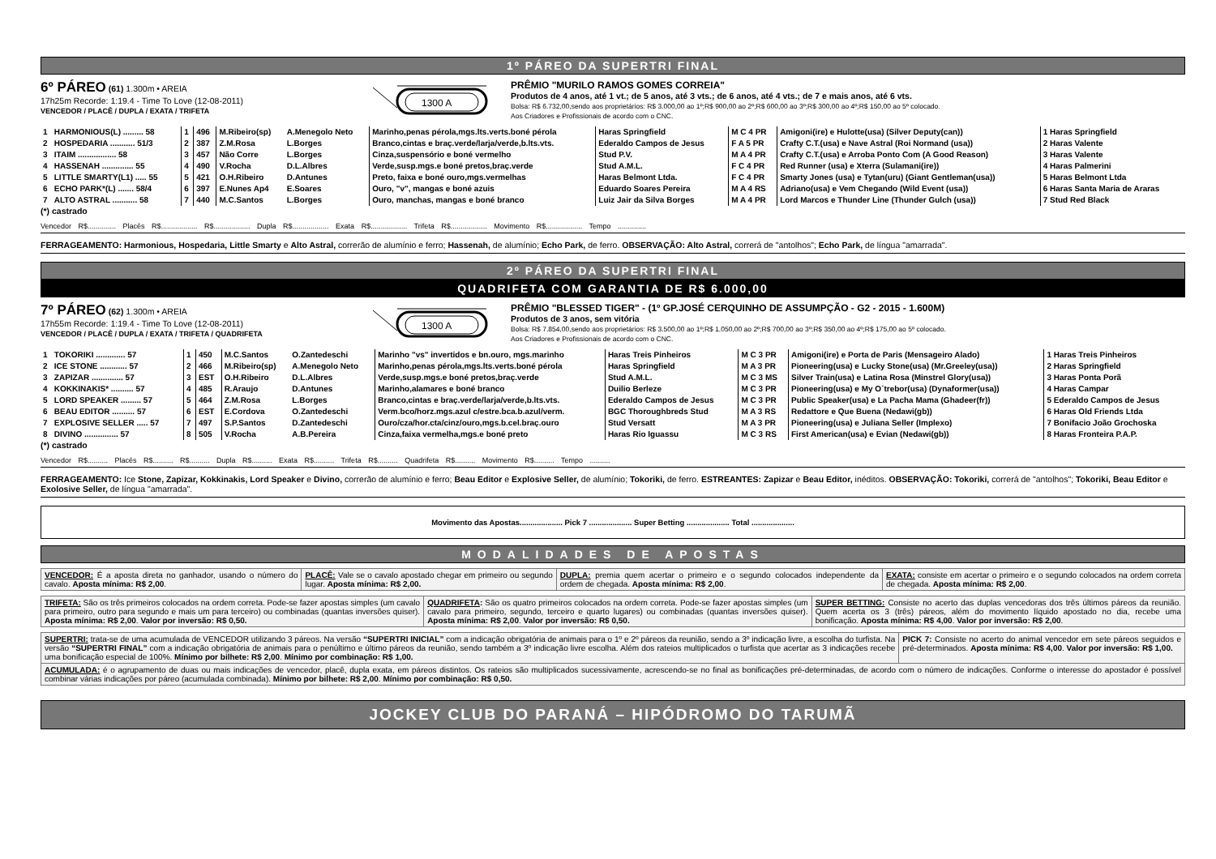1º PÁREO DA SUPERTRI FINAL
6º PÁREO (61) 1.300m • AREIA
17h25m Recorde: 1:19.4 - Time To Love (12-08-2011)
VENCEDOR / PLACÊ / DUPLA / EXATA / TRIFETA
1300 A
PRÊMIO "MURILO RAMOS GOMES CORREIA"
Produtos de 4 anos, até 1 vt.; de 5 anos, até 3 vts.; de 6 anos, até 4 vts.; de 7 e mais anos, até 6 vts.
Bolsa: R$ 6.732,00,sendo aos proprietários: R$ 3.000,00 ao 1º;R$ 900,00 ao 2º;R$ 600,00 ao 3º;R$ 300,00 ao 4º;R$ 150,00 ao 5º colocado.
Aos Criadores e Profissionais de acordo com o CNC.
| 1 | HARMONIOUS(L) ......... 58 | 1 | 496 | M.Ribeiro(sp) | A.Menegolo Neto | Marinho,penas pérola,mgs.lts.verts.boné pérola | Haras Springfield | M C 4 PR | Amigoni(ire) e Hulotte(usa) (Silver Deputy(can)) | 1 Haras Springfield |
| 2 | HOSPEDARIA ........... 51/3 | 2 | 387 | Z.M.Rosa | L.Borges | Branco,cintas e braç.verde/larja/verde,b.lts.vts. | Ederaldo Campos de Jesus | F A 5 PR | Crafty C.T.(usa) e Nave Astral (Roi Normand (usa)) | 2 Haras Valente |
| 3 | ITAIM ................. 58 | 3 | 457 | Não Corre | L.Borges | Cinza,suspensório e boné vermelho | Stud P.V. | M A 4 PR | Crafty C.T.(usa) e Arroba Ponto Com (A Good Reason) | 3 Haras Valente |
| 4 | HASSENAH .............. 55 | 4 | 490 | V.Rocha | D.L.Albres | Verde,susp.mgs.e boné pretos,braç.verde | Stud A.M.L. | F C 4 PR | Red Runner (usa) e Xterra (Sulamani(ire)) | 4 Haras Palmerini |
| 5 | LITTLE SMARTY(L1) ..... 55 | 5 | 421 | O.H.Ribeiro | D.Antunes | Preto, faixa e boné ouro,mgs.vermelhas | Haras Belmont Ltda. | F C 4 PR | Smarty Jones (usa) e Tytan(uru) (Giant Gentleman(usa)) | 5 Haras Belmont Ltda |
| 6 | ECHO PARK*(L) ....... 58/4 | 6 | 397 | E.Nunes Ap4 | E.Soares | Ouro, "v", mangas e boné azuis | Eduardo Soares Pereira | M A 4 RS | Adriano(usa) e Vem Chegando (Wild Event (usa)) | 6 Haras Santa Maria de Araras |
| 7 | ALTO ASTRAL ........... 58 | 7 | 440 | M.C.Santos | L.Borges | Ouro, manchas, mangas e boné branco | Luiz Jair da Silva Borges | M A 4 PR | Lord Marcos e Thunder Line (Thunder Gulch (usa)) | 7 Stud Red Black |
(*) castrado
Vencedor R$.............. Placês R$.................. R$.................. Dupla R$.................. Exata R$.................. Trifeta R$.................. Movimento R$.................. Tempo ..............
FERRAGEAMENTO: Harmonious, Hospedaria, Little Smarty e Alto Astral, correrão de alumínio e ferro; Hassenah, de alumínio; Echo Park, de ferro. OBSERVAÇÃO: Alto Astral, correrá de "antolhos"; Echo Park, de língua "amarrada".
2º PÁREO DA SUPERTRI FINAL
QUADRIFETA COM GARANTIA DE R$ 6.000,00
7º PÁREO (62) 1.300m • AREIA
17h55m Recorde: 1:19.4 - Time To Love (12-08-2011)
VENCEDOR / PLACÊ / DUPLA / EXATA / TRIFETA / QUADRIFETA
1300 A
PRÊMIO "BLESSED TIGER" - (1º GP.JOSÉ CERQUINHO DE ASSUMPÇÃO - G2 - 2015 - 1.600M)
Produtos de 3 anos, sem vitória
Bolsa: R$ 7.854,00,sendo aos proprietários: R$ 3.500,00 ao 1º;R$ 1.050,00 ao 2º;R$ 700,00 ao 3º;R$ 350,00 ao 4º;R$ 175,00 ao 5º colocado.
Aos Criadores e Profissionais de acordo com o CNC.
| 1 | TOKORIKI ............. 57 | 1 | 450 | M.C.Santos | O.Zantedeschi | Marinho "vs" invertidos e bn.ouro, mgs.marinho | Haras Treis Pinheiros | M C 3 PR | Amigoni(ire) e Porta de Paris (Mensageiro Alado) | 1 Haras Treis Pinheiros |
| 2 | ICE STONE ............ 57 | 2 | 466 | M.Ribeiro(sp) | A.Menegolo Neto | Marinho,penas pérola,mgs.lts.verts.boné pérola | Haras Springfield | M A 3 PR | Pioneering(usa) e Lucky Stone(usa) (Mr.Greeley(usa)) | 2 Haras Springfield |
| 3 | ZAPIZAR .............. 57 | 3 | EST | O.H.Ribeiro | D.L.Albres | Verde,susp.mgs.e boné pretos,braç.verde | Stud A.M.L. | M C 3 MS | Silver Train(usa) e Latina Rosa (Minstrel Glory(usa)) | 3 Haras Ponta Porã |
| 4 | KOKKINAKIS* .......... 57 | 4 | 485 | R.Araujo | D.Antunes | Marinho,alamares e boné branco | Duilio Berleze | M C 3 PR | Pioneering(usa) e My O´trebor(usa) (Dynaformer(usa)) | 4 Haras Campar |
| 5 | LORD SPEAKER ......... 57 | 5 | 464 | Z.M.Rosa | L.Borges | Branco,cintas e braç.verde/larja/verde,b.lts.vts. | Ederaldo Campos de Jesus | M C 3 PR | Public Speaker(usa) e La Pacha Mama (Ghadeer(fr)) | 5 Ederaldo Campos de Jesus |
| 6 | BEAU EDITOR .......... 57 | 6 | EST | E.Cordova | O.Zantedeschi | Verm.bco/horz.mgs.azul c/estre.bca.b.azul/verm. | BGC Thoroughbreds Stud | M A 3 RS | Redattore e Que Buena (Nedawi(gb)) | 6 Haras Old Friends Ltda |
| 7 | EXPLOSIVE SELLER ..... 57 | 7 | 497 | S.P.Santos | D.Zantedeschi | Ouro/cza/hor.cta/cinz/ouro,mgs.b.cel.braç.ouro | Stud Versatt | M A 3 PR | Pioneering(usa) e Juliana Seller (Implexo) | 7 Bonifacio João Grochoska |
| 8 | DIVINO ............... 57 | 8 | 505 | V.Rocha | A.B.Pereira | Cinza,faixa vermelha,mgs.e boné preto | Haras Rio Iguassu | M C 3 RS | First American(usa) e Evian (Nedawi(gb)) | 8 Haras Fronteira P.A.P. |
(*) castrado
Vencedor R$.......... Placês R$.......... R$.......... Dupla R$.......... Exata R$.......... Trifeta R$.......... Quadrifeta R$.......... Movimento R$.......... Tempo ..........
FERRAGEAMENTO: Ice Stone, Zapizar, Kokkinakis, Lord Speaker e Divino, correrão de alumínio e ferro; Beau Editor e Explosive Seller, de alumínio; Tokoriki, de ferro. ESTREANTES: Zapizar e Beau Editor, inéditos. OBSERVAÇÃO: Tokoriki, correrá de "antolhos"; Tokoriki, Beau Editor e Exolosive Seller, de língua "amarrada".
Movimento das Apostas.................... Pick 7 .................... Super Betting .................... Total ....................
MODALIDADES DE APOSTAS
| VENCEDOR: É a aposta direta no ganhador, usando o número do cavalo. Aposta mínima: R$ 2,00 . | PLACÊ: Vale se o cavalo apostado chegar em primeiro ou segundo lugar. Aposta mínima: R$ 2,00. | DUPLA: premia quem acertar o primeiro e o segundo colocados independente da ordem de chegada. Aposta mínima: R$ 2,00 . | EXATA: consiste em acertar o primeiro e o segundo colocados na ordem correta de chegada. Aposta mínima: R$ 2,00 . |
| TRIFETA: São os três primeiros colocados na ordem correta. Pode-se fazer apostas simples (um cavalo para primeiro, outro para segundo e mais um para terceiro) ou combinadas (quantas inversões quiser). Aposta mínima: R$ 2,00 . Valor por inversão: R$ 0,50. | QUADRIFETA : São os quatro primeiros colocados na ordem correta. Pode-se fazer apostas simples (um cavalo para primeiro, segundo, terceiro e quarto lugares) ou combinadas (quantas inversões quiser). Aposta mínima: R$ 2,00 . Valor por inversão: R$ 0,50. | SUPER BETTING: Consiste no acerto das duplas vencedoras dos três últimos páreos da reunião. Quem acerta os 3 (três) páreos, além do movimento líquido apostado no dia, recebe uma bonificação. Aposta mínima: R$ 4,00 . Valor por inversão: R$ 2,00 . |
| SUPERTRI: trata-se de uma acumulada de VENCEDOR utilizando 3 páreos. Na versão “SUPERTRI INICIAL” com a indicação obrigatória de animais para o 1º e 2º páreos da reunião, sendo a 3º indicação livre, a escolha do turfista. Na versão “SUPERTRI FINAL” com a indicação obrigatória de animais para o penúltimo e último páreos da reunião, sendo também a 3º indicação livre escolha. Além dos rateios multiplicados o turfista que acertar as 3 indicações recebe uma bonificação especial de 100%. Mínimo por bilhete: R$ 2,00 . Mínimo por combinação: R$ 1,00. | PICK 7: Consiste no acerto do animal vencedor em sete páreos seguidos e pré-determinados. Aposta mínima: R$ 4,00 . Valor por inversão: R$ 1,00. |
| ACUMULADA: é o agrupamento de duas ou mais indicações de vencedor, placê, dupla exata, em páreos distintos. Os rateios são multiplicados sucessivamente, acrescendo-se no final as bonificações pré-determinadas, de acordo com o número de indicações. Conforme o interesse do apostador é possível combinar várias indicações por páreo (acumulada combinada). Mínimo por bilhete: R$ 2,00 . Mínimo por combinação: R$ 0,50. | |
JOCKEY CLUB DO PARANÁ – HIPÓDROMO DO TARUMÃ